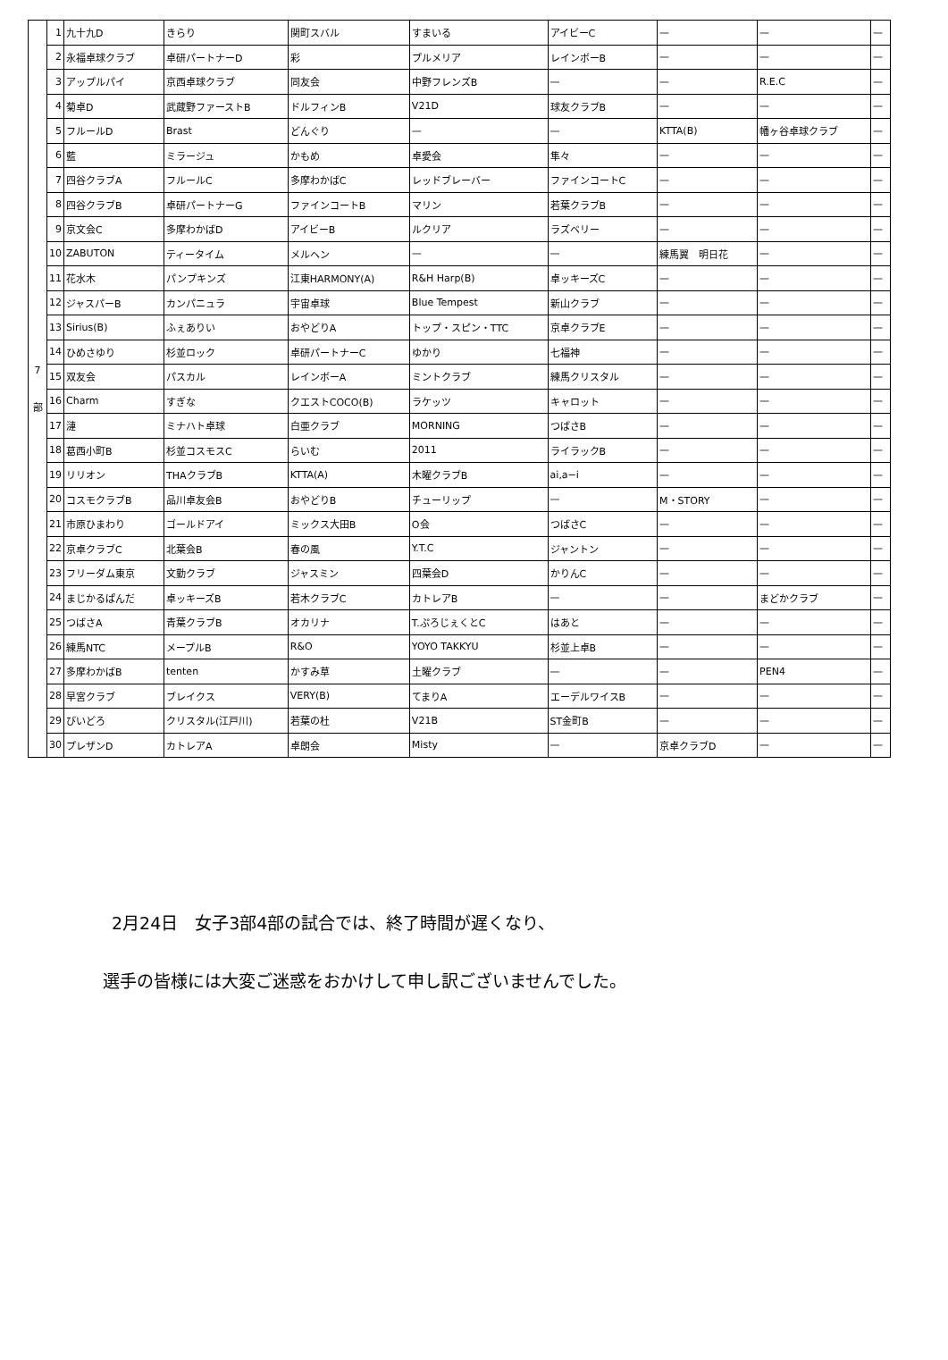| 7 部 | 1 | 九十九D | きらり | 関町スバル | すまいる | アイビーC | — | — | — |
| | 2 | 永福卓球クラブ | 卓研パートナーD | 彩 | プルメリア | レインボーB | — | — | — |
| | 3 | アップルパイ | 京西卓球クラブ | 同友会 | 中野フレンズB | — | — | R.E.C | — |
| | 4 | 菊卓D | 武蔵野ファーストB | ドルフィンB | V21D | 球友クラブB | — | — | — |
| | 5 | フルールD | Brast | どんぐり | — | — | KTTA(B) | 幡ヶ谷卓球クラブ | — |
| | 6 | 藍 | ミラージュ | かもめ | 卓愛会 | 隼々 | — | — | — |
| | 7 | 四谷クラブA | フルールC | 多摩わかばC | レッドブレーバー | ファインコートC | — | — | — |
| | 8 | 四谷クラブB | 卓研パートナーG | ファインコートB | マリン | 若葉クラブB | — | — | — |
| | 9 | 京文会C | 多摩わかばD | アイビーB | ルクリア | ラズベリー | — | — | — |
| | 10 | ZABUTON | ティータイム | メルヘン | — | — | 練馬翼 明日花 | — | — |
| | 11 | 花水木 | パンプキンズ | 江東HARMONY(A) | R&H Harp(B) | 卓ッキーズC | — | — | — |
| | 12 | ジャスパーB | カンパニュラ | 宇宙卓球 | Blue Tempest | 新山クラブ | — | — | — |
| | 13 | Sirius(B) | ふぇありい | おやどりA | トップ・スピン・TTC | 京卓クラブE | — | — | — |
| | 14 | ひめさゆり | 杉並ロック | 卓研パートナーC | ゆかり | 七福神 | — | — | — |
| | 15 | 双友会 | パスカル | レインボーA | ミントクラブ | 練馬クリスタル | — | — | — |
| | 16 | Charm | すぎな | クエストCOCO(B) | ラケッツ | キャロット | — | — | — |
| | 17 | 漣 | ミナハト卓球 | 白亜クラブ | MORNING | つばさB | — | — | — |
| | 18 | 葛西小町B | 杉並コスモスC | らいむ | 2011 | ライラックB | — | — | — |
| | 19 | リリオン | THAクラブB | KTTA(A) | 木曜クラブB | ai,a−i | — | — | — |
| | 20 | コスモクラブB | 品川卓友会B | おやどりB | チューリップ | — | M・STORY | — | — |
| | 21 | 市原ひまわり | ゴールドアイ | ミックス大田B | O会 | つばさC | — | — | — |
| | 22 | 京卓クラブC | 北葉会B | 春の風 | Y.T.C | ジャントン | — | — | — |
| | 23 | フリーダム東京 | 文勤クラブ | ジャスミン | 四葉会D | かりんC | — | — | — |
| | 24 | まじかるぱんだ | 卓ッキーズB | 若木クラブC | カトレアB | — | — | まどかクラブ | — |
| | 25 | つばさA | 青葉クラブB | オカリナ | T.ぷろじぇくとC | はあと | — | — | — |
| | 26 | 練馬NTC | メープルB | R&O | YOYO TAKKYU | 杉並上卓B | — | — | — |
| | 27 | 多摩わかばB | tenten | かすみ草 | 土曜クラブ | — | — | PEN4 | — |
| | 28 | 早宮クラブ | ブレイクス | VERY(B) | てまりA | エーデルワイスB | — | — | — |
| | 29 | びいどろ | クリスタル(江戸川) | 若葉の杜 | V21B | ST金町B | — | — | — |
| | 30 | プレザンD | カトレアA | 卓朗会 | Misty | — | 京卓クラブD | — | — |
2月24日　女子3部4部の試合では、終了時間が遅くなり、
選手の皆様には大変ご迷惑をおかけして申し訳ございませんでした。